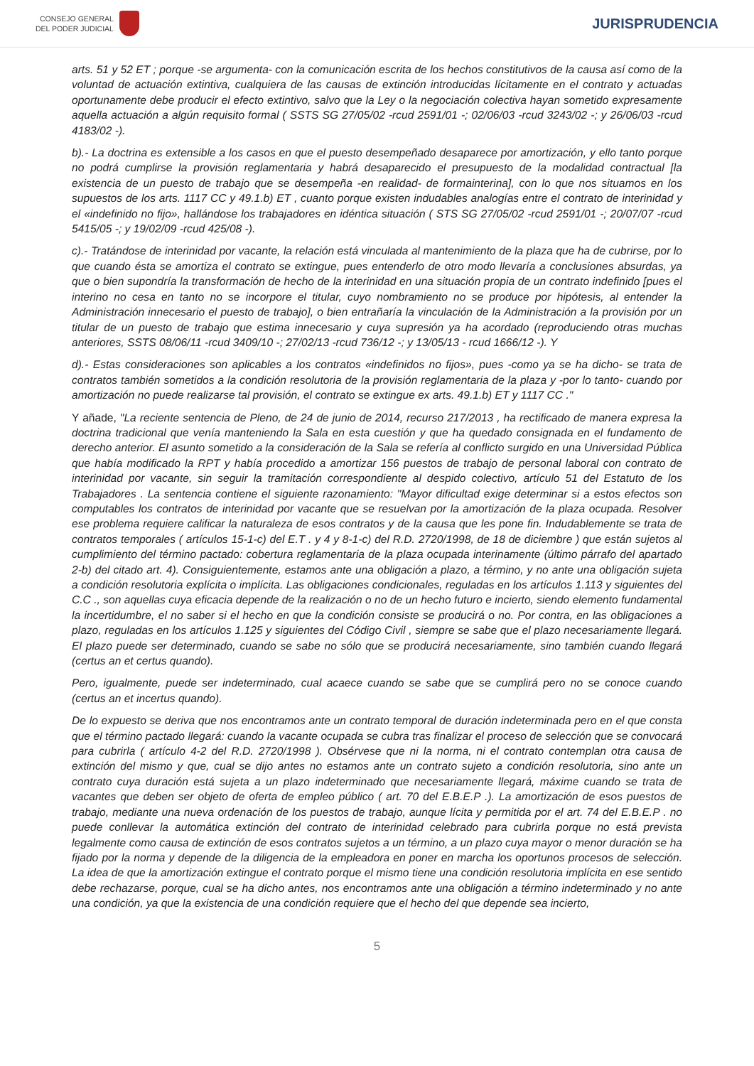CONSEJO GENERAL
DEL PODER JUDICIAL
JURISPRUDENCIA
arts. 51 y 52 ET ; porque -se argumenta- con la comunicación escrita de los hechos constitutivos de la causa así como de la voluntad de actuación extintiva, cualquiera de las causas de extinción introducidas lícitamente en el contrato y actuadas oportunamente debe producir el efecto extintivo, salvo que la Ley o la negociación colectiva hayan sometido expresamente aquella actuación a algún requisito formal ( SSTS SG 27/05/02 -rcud 2591/01 -; 02/06/03 -rcud 3243/02 -; y 26/06/03 -rcud 4183/02 -).
b).- La doctrina es extensible a los casos en que el puesto desempeñado desaparece por amortización, y ello tanto porque no podrá cumplirse la provisión reglamentaria y habrá desaparecido el presupuesto de la modalidad contractual [la existencia de un puesto de trabajo que se desempeña -en realidad- de formainterina], con lo que nos situamos en los supuestos de los arts. 1117 CC y 49.1.b) ET , cuanto porque existen indudables analogías entre el contrato de interinidad y el «indefinido no fijo», hallándose los trabajadores en idéntica situación ( STS SG 27/05/02 -rcud 2591/01 -; 20/07/07 -rcud 5415/05 -; y 19/02/09 -rcud 425/08 -).
c).- Tratándose de interinidad por vacante, la relación está vinculada al mantenimiento de la plaza que ha de cubrirse, por lo que cuando ésta se amortiza el contrato se extingue, pues entenderlo de otro modo llevaría a conclusiones absurdas, ya que o bien supondría la transformación de hecho de la interinidad en una situación propia de un contrato indefinido [pues el interino no cesa en tanto no se incorpore el titular, cuyo nombramiento no se produce por hipótesis, al entender la Administración innecesario el puesto de trabajo], o bien entrañaría la vinculación de la Administración a la provisión por un titular de un puesto de trabajo que estima innecesario y cuya supresión ya ha acordado (reproduciendo otras muchas anteriores, SSTS 08/06/11 -rcud 3409/10 -; 27/02/13 -rcud 736/12 -; y 13/05/13 - rcud 1666/12 -). Y
d).- Estas consideraciones son aplicables a los contratos «indefinidos no fijos», pues -como ya se ha dicho- se trata de contratos también sometidos a la condición resolutoria de la provisión reglamentaria de la plaza y -por lo tanto- cuando por amortización no puede realizarse tal provisión, el contrato se extingue ex arts. 49.1.b) ET y 1117 CC ."
Y añade, "La reciente sentencia de Pleno, de 24 de junio de 2014, recurso 217/2013 , ha rectificado de manera expresa la doctrina tradicional que venía manteniendo la Sala en esta cuestión y que ha quedado consignada en el fundamento de derecho anterior. El asunto sometido a la consideración de la Sala se refería al conflicto surgido en una Universidad Pública que había modificado la RPT y había procedido a amortizar 156 puestos de trabajo de personal laboral con contrato de interinidad por vacante, sin seguir la tramitación correspondiente al despido colectivo, artículo 51 del Estatuto de los Trabajadores . La sentencia contiene el siguiente razonamiento: "Mayor dificultad exige determinar si a estos efectos son computables los contratos de interinidad por vacante que se resuelvan por la amortización de la plaza ocupada. Resolver ese problema requiere calificar la naturaleza de esos contratos y de la causa que les pone fin. Indudablemente se trata de contratos temporales ( artículos 15-1-c) del E.T . y 4 y 8-1-c) del R.D. 2720/1998, de 18 de diciembre ) que están sujetos al cumplimiento del término pactado: cobertura reglamentaria de la plaza ocupada interinamente (último párrafo del apartado 2-b) del citado art. 4). Consiguientemente, estamos ante una obligación a plazo, a término, y no ante una obligación sujeta a condición resolutoria explícita o implícita. Las obligaciones condicionales, reguladas en los artículos 1.113 y siguientes del C.C ., son aquellas cuya eficacia depende de la realización o no de un hecho futuro e incierto, siendo elemento fundamental la incertidumbre, el no saber si el hecho en que la condición consiste se producirá o no. Por contra, en las obligaciones a plazo, reguladas en los artículos 1.125 y siguientes del Código Civil , siempre se sabe que el plazo necesariamente llegará. El plazo puede ser determinado, cuando se sabe no sólo que se producirá necesariamente, sino también cuando llegará (certus an et certus quando).
Pero, igualmente, puede ser indeterminado, cual acaece cuando se sabe que se cumplirá pero no se conoce cuando (certus an et incertus quando).
De lo expuesto se deriva que nos encontramos ante un contrato temporal de duración indeterminada pero en el que consta que el término pactado llegará: cuando la vacante ocupada se cubra tras finalizar el proceso de selección que se convocará para cubrirla ( artículo 4-2 del R.D. 2720/1998 ). Obsérvese que ni la norma, ni el contrato contemplan otra causa de extinción del mismo y que, cual se dijo antes no estamos ante un contrato sujeto a condición resolutoria, sino ante un contrato cuya duración está sujeta a un plazo indeterminado que necesariamente llegará, máxime cuando se trata de vacantes que deben ser objeto de oferta de empleo público ( art. 70 del E.B.E.P .). La amortización de esos puestos de trabajo, mediante una nueva ordenación de los puestos de trabajo, aunque lícita y permitida por el art. 74 del E.B.E.P . no puede conllevar la automática extinción del contrato de interinidad celebrado para cubrirla porque no está prevista legalmente como causa de extinción de esos contratos sujetos a un término, a un plazo cuya mayor o menor duración se ha fijado por la norma y depende de la diligencia de la empleadora en poner en marcha los oportunos procesos de selección. La idea de que la amortización extingue el contrato porque el mismo tiene una condición resolutoria implícita en ese sentido debe rechazarse, porque, cual se ha dicho antes, nos encontramos ante una obligación a término indeterminado y no ante una condición, ya que la existencia de una condición requiere que el hecho del que depende sea incierto,
5